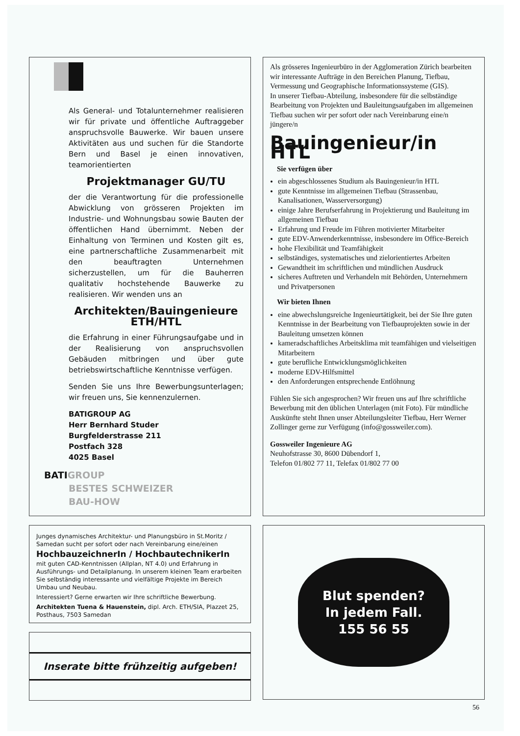Als General- und Totalunternehmer realisieren wir für private und öffentliche Auftraggeber anspruchsvolle Bauwerke. Wir bauen unsere Aktivitäten aus und suchen für die Standorte Bern und Basel je einen innovativen, teamorientierten
Projektmanager GU/TU
der die Verantwortung für die professionelle Abwicklung von grösseren Projekten im Industrie- und Wohnungsbau sowie Bauten der öffentlichen Hand übernimmt. Neben der Einhaltung von Terminen und Kosten gilt es, eine partnerschaftliche Zusammenarbeit mit den beauftragten Unternehmen sicherzustellen, um für die Bauherren qualitativ hochstehende Bauwerke zu realisieren. Wir wenden uns an
Architekten/Bauingenieure
ETH/HTL
die Erfahrung in einer Führungsaufgabe und in der Realisierung von anspruchsvollen Gebäuden mitbringen und über gute betriebswirtschaftliche Kenntnisse verfügen.
Senden Sie uns Ihre Bewerbungsunterlagen; wir freuen uns, Sie kennenzulernen.
BATIGROUP AG
Herr Bernhard Studer
Burgfelderstrasse 211
Postfach 328
4025 Basel
BATIGROUP
BESTES SCHWEIZER
BAU-HOW
Als grösseres Ingenieurbüro in der Agglomeration Zürich bearbeiten wir interessante Aufträge in den Bereichen Planung, Tiefbau, Vermessung und Geographische Informationssysteme (GIS).
In unserer Tiefbau-Abteilung, insbesondere für die selbständige Bearbeitung von Projekten und Bauleitungsaufgaben im allgemeinen Tiefbau suchen wir per sofort oder nach Vereinbarung eine/n jüngere/n
Bauingenieur/in HTL
Sie verfügen über
ein abgeschlossenes Studium als Bauingenieur/in HTL
gute Kenntnisse im allgemeinen Tiefbau (Strassenbau, Kanalisationen, Wasserversorgung)
einige Jahre Berufserfahrung in Projektierung und Bauleitung im allgemeinen Tiefbau
Erfahrung und Freude im Führen motivierter Mitarbeiter
gute EDV-Anwenderkenntnisse, insbesondere im Office-Bereich
hohe Flexibilität und Teamfähigkeit
selbständiges, systematisches und zielorientiertes Arbeiten
Gewandtheit im schriftlichen und mündlichen Ausdruck
sicheres Auftreten und Verhandeln mit Behörden, Unternehmern und Privatpersonen
Wir bieten Ihnen
eine abwechslungsreiche Ingenieurtätigkeit, bei der Sie Ihre guten Kenntnisse in der Bearbeitung von Tiefbauprojekten sowie in der Bauleitung umsetzen können
kameradschaftliches Arbeitsklima mit teamfähigen und vielseitigen Mitarbeitern
gute berufliche Entwicklungsmöglichkeiten
moderne EDV-Hilfsmittel
den Anforderungen entsprechende Entlöhnung
Fühlen Sie sich angesprochen? Wir freuen uns auf Ihre schriftliche Bewerbung mit den üblichen Unterlagen (mit Foto). Für mündliche Auskünfte steht Ihnen unser Abteilungsleiter Tiefbau, Herr Werner Zollinger gerne zur Verfügung (info@gossweiler.com).
Gossweiler Ingenieure AG
Neuhofstrasse 30, 8600 Dübendorf 1,
Telefon 01/802 77 11, Telefax 01/802 77 00
Junges dynamisches Architektur- und Planungsbüro in St.Moritz / Samedan sucht per sofort oder nach Vereinbarung eine/einen
HochbauzeichnerIn / HochbautechnikerIn
mit guten CAD-Kenntnissen (Allplan, NT 4.0) und Erfahrung in Ausführungs- und Detailplanung. In unserem kleinen Team erarbeiten Sie selbständig interessante und vielfältige Projekte im Bereich Umbau und Neubau.
Interessiert? Gerne erwarten wir Ihre schriftliche Bewerbung.
Architekten Tuena & Hauenstein, dipl. Arch. ETH/SIA, Plazzet 25, Posthaus, 7503 Samedan
Blut spenden?
In jedem Fall.
155 56 55
Inserate bitte frühzeitig aufgeben!
56